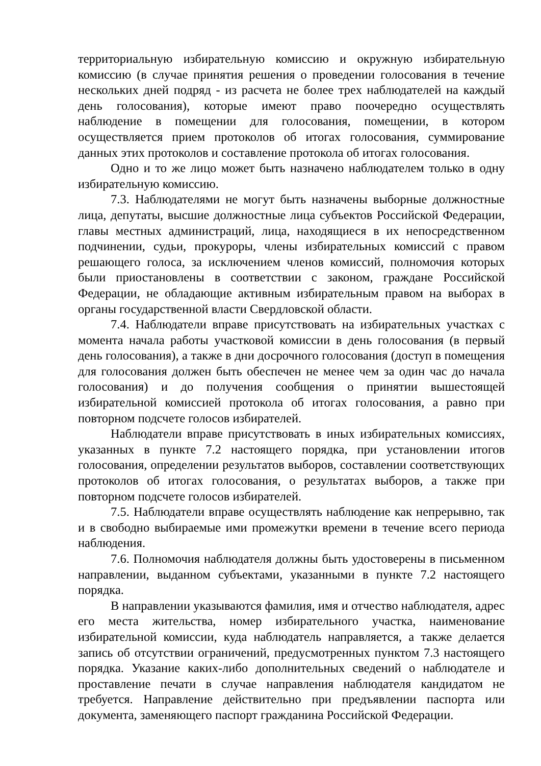территориальную избирательную комиссию и окружную избирательную комиссию (в случае принятия решения о проведении голосования в течение нескольких дней подряд - из расчета не более трех наблюдателей на каждый день голосования), которые имеют право поочередно осуществлять наблюдение в помещении для голосования, помещении, в котором осуществляется прием протоколов об итогах голосования, суммирование данных этих протоколов и составление протокола об итогах голосования.
Одно и то же лицо может быть назначено наблюдателем только в одну избирательную комиссию.
7.3. Наблюдателями не могут быть назначены выборные должностные лица, депутаты, высшие должностные лица субъектов Российской Федерации, главы местных администраций, лица, находящиеся в их непосредственном подчинении, судьи, прокуроры, члены избирательных комиссий с правом решающего голоса, за исключением членов комиссий, полномочия которых были приостановлены в соответствии с законом, граждане Российской Федерации, не обладающие активным избирательным правом на выборах в органы государственной власти Свердловской области.
7.4. Наблюдатели вправе присутствовать на избирательных участках с момента начала работы участковой комиссии в день голосования (в первый день голосования), а также в дни досрочного голосования (доступ в помещения для голосования должен быть обеспечен не менее чем за один час до начала голосования) и до получения сообщения о принятии вышестоящей избирательной комиссией протокола об итогах голосования, а равно при повторном подсчете голосов избирателей.
Наблюдатели вправе присутствовать в иных избирательных комиссиях, указанных в пункте 7.2 настоящего порядка, при установлении итогов голосования, определении результатов выборов, составлении соответствующих протоколов об итогах голосования, о результатах выборов, а также при повторном подсчете голосов избирателей.
7.5. Наблюдатели вправе осуществлять наблюдение как непрерывно, так и в свободно выбираемые ими промежутки времени в течение всего периода наблюдения.
7.6. Полномочия наблюдателя должны быть удостоверены в письменном направлении, выданном субъектами, указанными в пункте 7.2 настоящего порядка.
В направлении указываются фамилия, имя и отчество наблюдателя, адрес его места жительства, номер избирательного участка, наименование избирательной комиссии, куда наблюдатель направляется, а также делается запись об отсутствии ограничений, предусмотренных пунктом 7.3 настоящего порядка. Указание каких-либо дополнительных сведений о наблюдателе и проставление печати в случае направления наблюдателя кандидатом не требуется. Направление действительно при предъявлении паспорта или документа, заменяющего паспорт гражданина Российской Федерации.